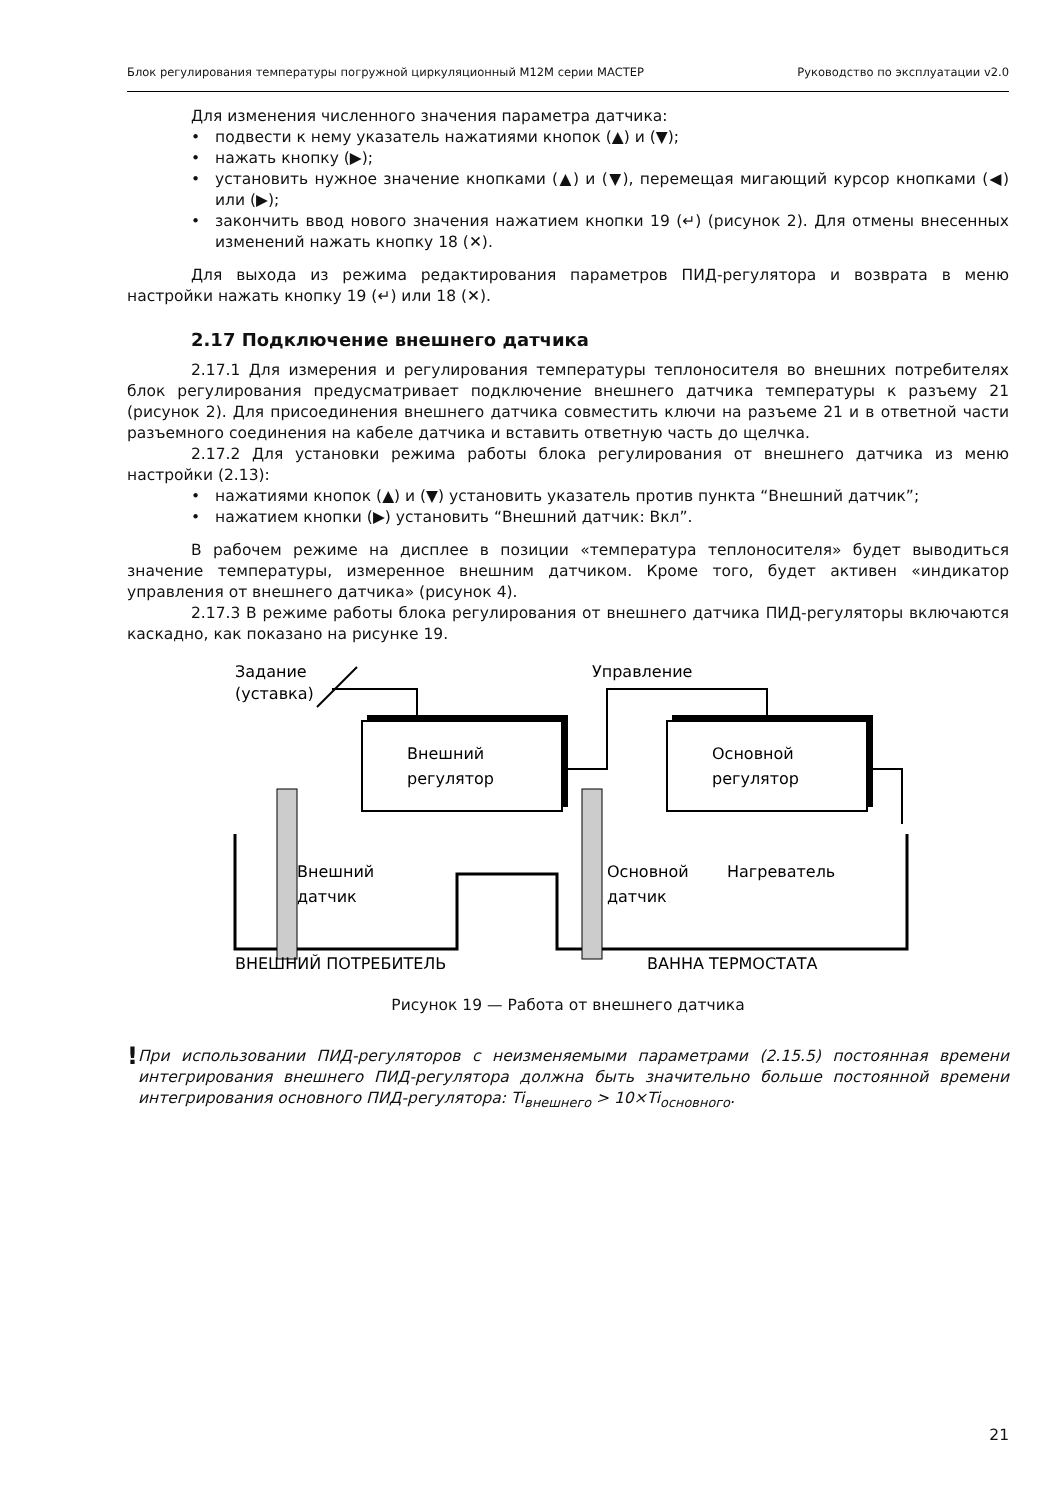Блок регулирования температуры погружной циркуляционный М12М серии МАСТЕР Руководство по эксплуатации v2.0
Для изменения численного значения параметра датчика:
• подвести к нему указатель нажатиями кнопок (▲) и (▼);
• нажать кнопку (▶);
• установить нужное значение кнопками (▲) и (▼), перемещая мигающий курсор кнопками (◀) или (▶);
• закончить ввод нового значения нажатием кнопки 19 (↵) (рисунок 2). Для отмены внесенных изменений нажать кнопку 18 (✕).
Для выхода из режима редактирования параметров ПИД-регулятора и возврата в меню настройки нажать кнопку 19 (↵) или 18 (✕).
2.17 Подключение внешнего датчика
2.17.1 Для измерения и регулирования температуры теплоносителя во внешних потребителях блок регулирования предусматривает подключение внешнего датчика температуры к разъему 21 (рисунок 2). Для присоединения внешнего датчика совместить ключи на разъеме 21 и в ответной части разъемного соединения на кабеле датчика и вставить ответную часть до щелчка.
2.17.2 Для установки режима работы блока регулирования от внешнего датчика из меню настройки (2.13):
• нажатиями кнопок (▲) и (▼) установить указатель против пункта “Внешний датчик”;
• нажатием кнопки (▶) установить “Внешний датчик: Вкл”.
В рабочем режиме на дисплее в позиции «температура теплоносителя» будет выводиться значение температуры, измеренное внешним датчиком. Кроме того, будет активен «индикатор управления от внешнего датчика» (рисунок 4).
2.17.3 В режиме работы блока регулирования от внешнего датчика ПИД-регуляторы включаются каскадно, как показано на рисунке 19.
Задание
(уставка)
Управление
Внешний
регулятор
Основной
регулятор
Внешний
датчик
Основной
датчик
Нагреватель
ВНЕШНИЙ ПОТРЕБИТЕЛЬ
ВАННА ТЕРМОСТАТА
Рисунок 19 — Работа от внешнего датчика
!
При использовании ПИД-регуляторов с неизменяемыми параметрами (2.15.5) постоянная времени интегрирования внешнего ПИД-регулятора должна быть значительно больше постоянной времени интегрирования основного ПИД-регулятора: Ti<sub>внешнего</sub> > 10×Ti<sub>основного</sub>.
21